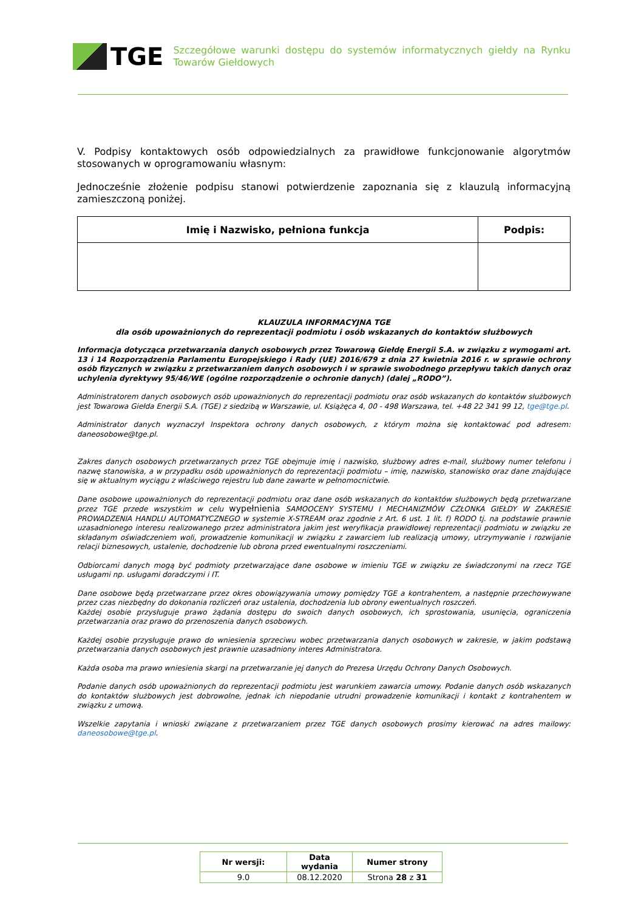TGE
Szczegółowe warunki dostępu do systemów informatycznych giełdy na Rynku Towarów Giełdowych
V. Podpisy kontaktowych osób odpowiedzialnych za prawidłowe funkcjonowanie algorytmów stosowanych w oprogramowaniu własnym:
Jednocześnie złożenie podpisu stanowi potwierdzenie zapoznania się z klauzulą informacyjną zamieszczoną poniżej.
| Imię i Nazwisko, pełniona funkcja | Podpis: |
| --- | --- |
KLAUZULA INFORMACYJNA TGE
dla osób upoważnionych do reprezentacji podmiotu i osób wskazanych do kontaktów służbowych
Informacja dotycząca przetwarzania danych osobowych przez Towarową Giełdę Energii S.A. w związku z wymogami art. 13 i 14 Rozporządzenia Parlamentu Europejskiego i Rady (UE) 2016/679 z dnia 27 kwietnia 2016 r. w sprawie ochrony osób fizycznych w związku z przetwarzaniem danych osobowych i w sprawie swobodnego przepływu takich danych oraz uchylenia dyrektywy 95/46/WE (ogólne rozporządzenie o ochronie danych) (dalej „RODO”).
Administratorem danych osobowych osób upoważnionych do reprezentacji podmiotu oraz osób wskazanych do kontaktów służbowych jest Towarowa Giełda Energii S.A. (TGE) z siedzibą w Warszawie, ul. Książęca 4, 00 - 498 Warszawa, tel. +48 22 341 99 12, tge@tge.pl.
Administrator danych wyznaczył Inspektora ochrony danych osobowych, z którym można się kontaktować pod adresem: daneosobowe@tge.pl.
Zakres danych osobowych przetwarzanych przez TGE obejmuje imię i nazwisko, służbowy adres e-mail, służbowy numer telefonu i nazwę stanowiska, a w przypadku osób upoważnionych do reprezentacji podmiotu – imię, nazwisko, stanowisko oraz dane znajdujące się w aktualnym wyciągu z właściwego rejestru lub dane zawarte w pełnomocnictwie.
Dane osobowe upoważnionych do reprezentacji podmiotu oraz dane osób wskazanych do kontaktów służbowych będą przetwarzane przez TGE przede wszystkim w celu wypełnienia SAMOOCENY SYSTEMU I MECHANIZMÓW CZŁONKA GIEŁDY W ZAKRESIE PROWADZENIA HANDLU AUTOMATYCZNEGO w systemie X-STREAM oraz zgodnie z Art. 6 ust. 1 lit. f) RODO tj. na podstawie prawnie uzasadnionego interesu realizowanego przez administratora jakim jest weryfikacja prawidłowej reprezentacji podmiotu w związku ze składanym oświadczeniem woli, prowadzenie komunikacji w związku z zawarciem lub realizacją umowy, utrzymywanie i rozwijanie relacji biznesowych, ustalenie, dochodzenie lub obrona przed ewentualnymi roszczeniami.
Odbiorcami danych mogą być podmioty przetwarzające dane osobowe w imieniu TGE w związku ze świadczonymi na rzecz TGE usługami np. usługami doradczymi i IT.
Dane osobowe będą przetwarzane przez okres obowiązywania umowy pomiędzy TGE a kontrahentem, a następnie przechowywane przez czas niezbędny do dokonania rozliczeń oraz ustalenia, dochodzenia lub obrony ewentualnych roszczeń.
Każdej osobie przysługuje prawo żądania dostępu do swoich danych osobowych, ich sprostowania, usunięcia, ograniczenia przetwarzania oraz prawo do przenoszenia danych osobowych.
Każdej osobie przysługuje prawo do wniesienia sprzeciwu wobec przetwarzania danych osobowych w zakresie, w jakim podstawą przetwarzania danych osobowych jest prawnie uzasadniony interes Administratora.
Każda osoba ma prawo wniesienia skargi na przetwarzanie jej danych do Prezesa Urzędu Ochrony Danych Osobowych.
Podanie danych osób upoważnionych do reprezentacji podmiotu jest warunkiem zawarcia umowy. Podanie danych osób wskazanych do kontaktów służbowych jest dobrowolne, jednak ich niepodanie utrudni prowadzenie komunikacji i kontakt z kontrahentem w związku z umową.
Wszelkie zapytania i wnioski związane z przetwarzaniem przez TGE danych osobowych prosimy kierować na adres mailowy: daneosobowe@tge.pl.
| Nr wersji: | Data wydania | Numer strony |
| 9.0 | 08.12.2020 | Strona 28 z 31 |